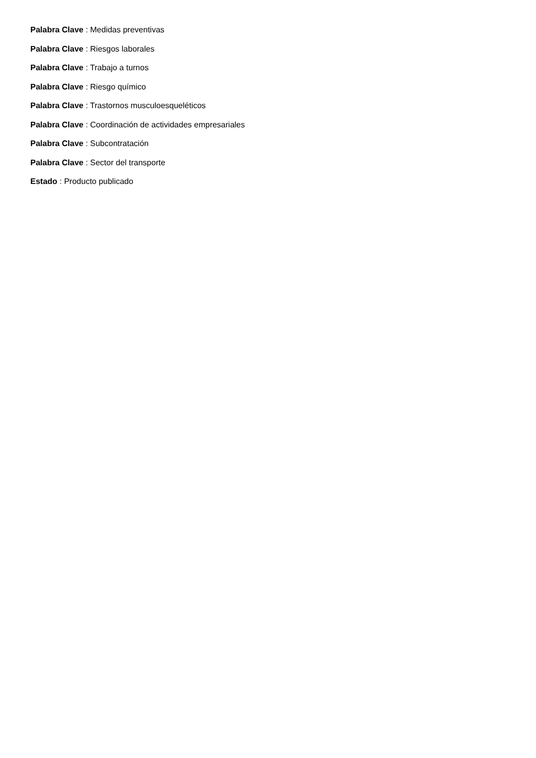Palabra Clave : Medidas preventivas
Palabra Clave : Riesgos laborales
Palabra Clave : Trabajo a turnos
Palabra Clave : Riesgo químico
Palabra Clave : Trastornos musculoesqueléticos
Palabra Clave : Coordinación de actividades empresariales
Palabra Clave : Subcontratación
Palabra Clave : Sector del transporte
Estado : Producto publicado